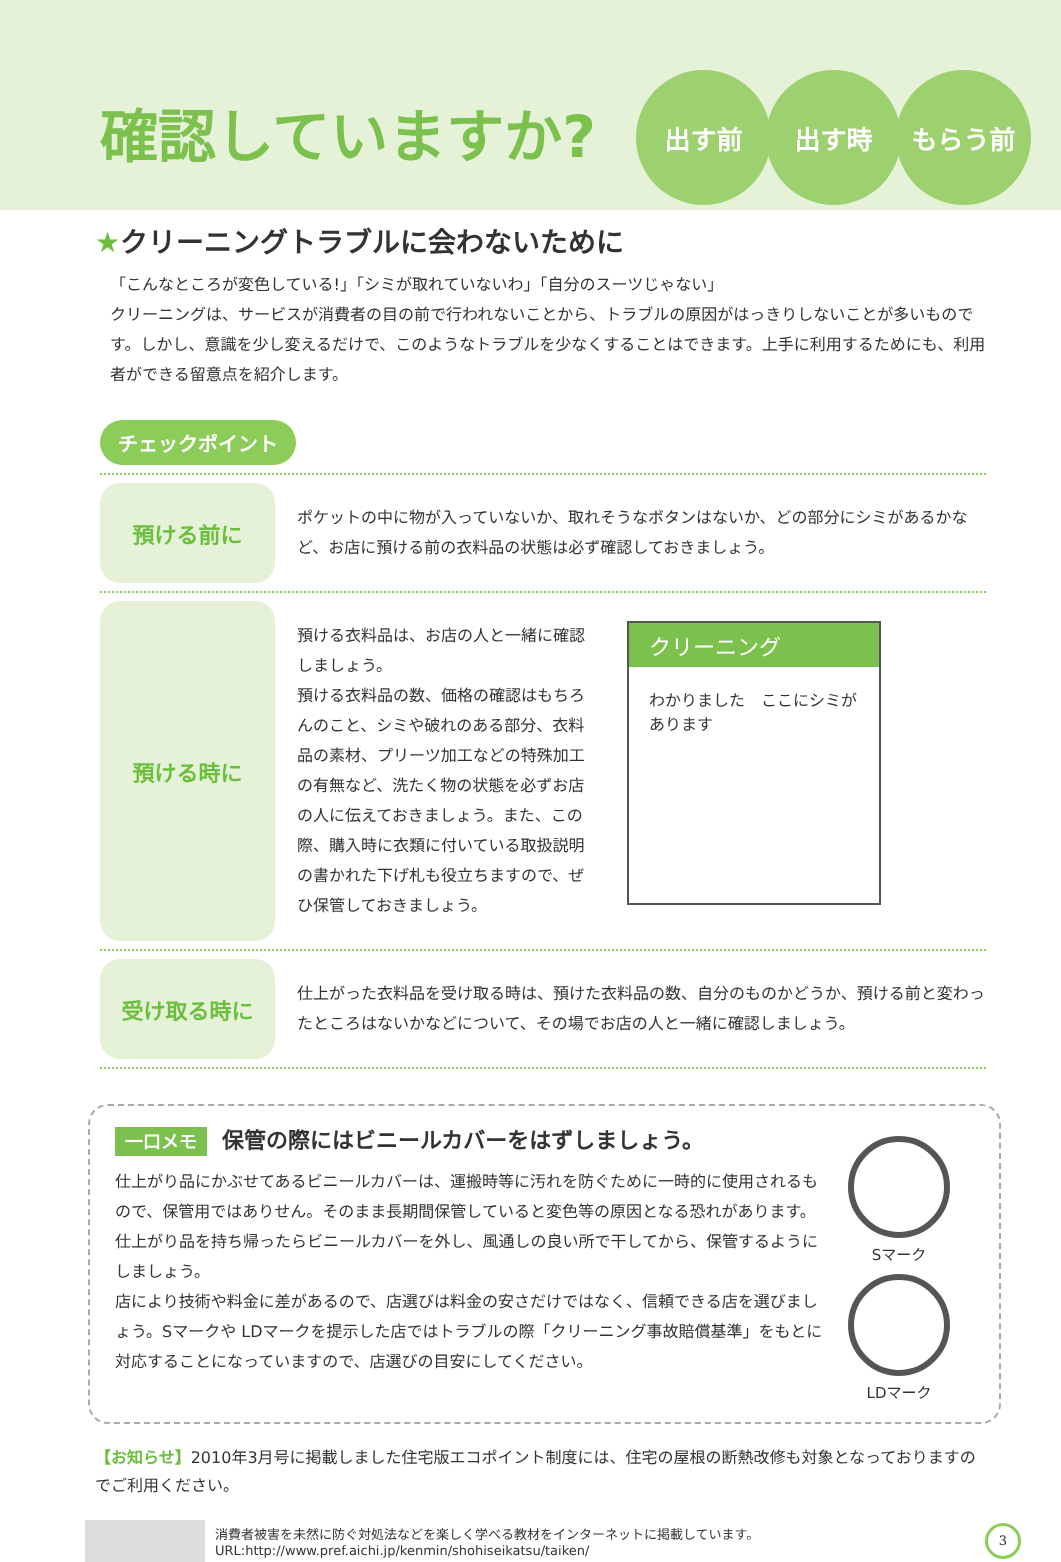確認していますか?
出す前 出す時 もらう前
★クリーニングトラブルに会わないために
「こんなところが変色している!」「シミが取れていないわ」「自分のスーツじゃない」
クリーニングは、サービスが消費者の目の前で行われないことから、トラブルの原因がはっきりしないことが多いものです。しかし、意識を少し変えるだけで、このようなトラブルを少なくすることはできます。上手に利用するためにも、利用者ができる留意点を紹介します。
チェックポイント
預ける前に
ポケットの中に物が入っていないか、取れそうなボタンはないか、どの部分にシミがあるかなど、お店に預ける前の衣料品の状態は必ず確認しておきましょう。
預ける時に
預ける衣料品は、お店の人と一緒に確認しましょう。
預ける衣料品の数、価格の確認はもちろんのこと、シミや破れのある部分、衣料品の素材、プリーツ加工などの特殊加工の有無など、洗たく物の状態を必ずお店の人に伝えておきましょう。また、この際、購入時に衣類に付いている取扱説明の書かれた下げ札も役立ちますので、ぜひ保管しておきましょう。
クリーニング
わかりました　ここにシミがあります
受け取る時に
仕上がった衣料品を受け取る時は、預けた衣料品の数、自分のものかどうか、預ける前と変わったところはないかなどについて、その場でお店の人と一緒に確認しましょう。
一口メモ 保管の際にはビニールカバーをはずしましょう。
仕上がり品にかぶせてあるビニールカバーは、運搬時等に汚れを防ぐために一時的に使用されるもので、保管用ではありせん。そのまま長期間保管していると変色等の原因となる恐れがあります。仕上がり品を持ち帰ったらビニールカバーを外し、風通しの良い所で干してから、保管するようにしましょう。
店により技術や料金に差があるので、店選びは料金の安さだけではなく、信頼できる店を選びましょう。Sマークや LDマークを提示した店ではトラブルの際「クリーニング事故賠償基準」をもとに対応することになっていますので、店選びの目安にしてください。
Sマーク
LDマーク
【お知らせ】2010年3月号に掲載しました住宅版エコポイント制度には、住宅の屋根の断熱改修も対象となっておりますのでご利用ください。
消費者被害を未然に防ぐ対処法などを楽しく学べる教材をインターネットに掲載しています。
URL:http://www.pref.aichi.jp/kenmin/shohiseikatsu/taiken/
3